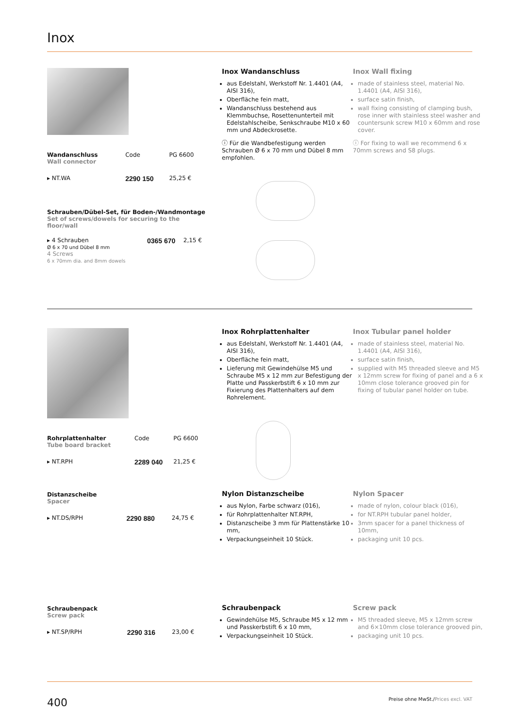Inox
| Wandanschluss Wall connector | Code | PG 6600 |
| ▸ NT.WA | 2290 150 | 25,25 € |
| Schrauben/Dübel-Set, für Boden-/Wandmontage Set of screws/dowels for securing to the floor/wall | | |
| ▸ 4 Schrauben Ø 6 x 70 und Dübel 8 mm 4 Screws 6 x 70mm dia. and 8mm dowels | 0365 670 | 2,15 € |
Inox Wandanschluss
aus Edelstahl, Werkstoff Nr. 1.4401 (A4, AISI 316),
Oberfläche fein matt,
Wandanschluss bestehend aus Klemmbuchse, Rosettenunterteil mit Edelstahlscheibe, Senkschraube M10 x 60 mm und Abdeckrosette.
ⓘ Für die Wandbefestigung werden Schrauben Ø 6 x 70 mm und Dübel 8 mm empfohlen.
Inox Wall fixing
made of stainless steel, material No. 1.4401 (A4, AISI 316),
surface satin finish,
wall fixing consisting of clamping bush, rose inner with stainless steel washer and countersunk screw M10 x 60mm and rose cover.
ⓘ For fixing to wall we recommend 6 x 70mm screws and S8 plugs.
| Rohrplattenhalter Tube board bracket | Code | PG 6600 |
| ▸ NT.RPH | 2289 040 | 21,25 € |
Inox Rohrplattenhalter
aus Edelstahl, Werkstoff Nr. 1.4401 (A4, AISI 316),
Oberfläche fein matt,
Lieferung mit Gewindehülse M5 und Schraube M5 x 12 mm zur Befestigung der Platte und Passkerbstift 6 x 10 mm zur Fixierung des Plattenhalters auf dem Rohrelement.
Inox Tubular panel holder
made of stainless steel, material No. 1.4401 (A4, AISI 316),
surface satin finish,
supplied with M5 threaded sleeve and M5 x 12mm screw for fixing of panel and a 6 x 10mm close tolerance grooved pin for fixing of tubular panel holder on tube.
| Distanzscheibe Spacer | | |
| ▸ NT.DS/RPH | 2290 880 | 24,75 € |
Nylon Distanzscheibe
aus Nylon, Farbe schwarz (016),
für Rohrplattenhalter NT.RPH,
Distanzscheibe 3 mm für Plattenstärke 10 mm,
Verpackungseinheit 10 Stück.
Nylon Spacer
made of nylon, colour black (016),
for NT.RPH tubular panel holder,
3mm spacer for a panel thickness of 10mm,
packaging unit 10 pcs.
| Schraubenpack Screw pack | | |
| ▸ NT.SP/RPH | 2290 316 | 23,00 € |
Schraubenpack
Gewindehülse M5, Schraube M5 x 12 mm und Passkerbstift 6 x 10 mm,
Verpackungseinheit 10 Stück.
Screw pack
M5 threaded sleeve, M5 x 12mm screw and 6×10mm close tolerance grooved pin,
packaging unit 10 pcs.
400 Preise ohne MwSt./Prices excl. VAT